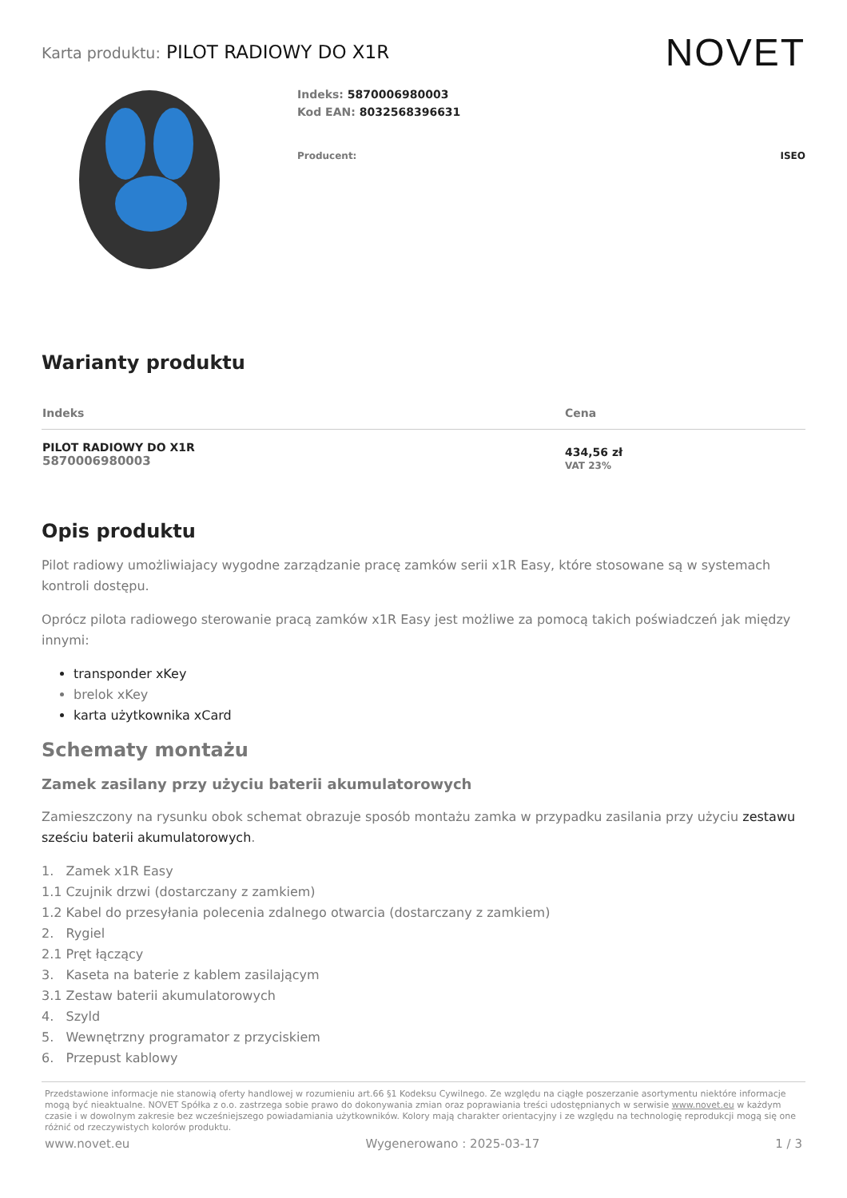Karta produktu: PILOT RADIOWY DO X1R
NOVET
Indeks: 5870006980003
Kod EAN: 8032568396631
Producent: ISEO
Warianty produktu
| Indeks | Cena |
| --- | --- |
| PILOT RADIOWY DO X1R 5870006980003 | 434,56 zł VAT 23% |
Opis produktu
Pilot radiowy umożliwiajacy wygodne zarządzanie pracę zamków serii x1R Easy, które stosowane są w systemach kontroli dostępu.
Oprócz pilota radiowego sterowanie pracą zamków x1R Easy jest możliwe za pomocą takich poświadczeń jak między innymi:
transponder xKey
brelok xKey
karta użytkownika xCard
Schematy montażu
Zamek zasilany przy użyciu baterii akumulatorowych
Zamieszczony na rysunku obok schemat obrazuje sposób montażu zamka w przypadku zasilania przy użyciu zestawu sześciu baterii akumulatorowych.
1. Zamek x1R Easy
1.1 Czujnik drzwi (dostarczany z zamkiem)
1.2 Kabel do przesyłania polecenia zdalnego otwarcia (dostarczany z zamkiem)
2. Rygiel
2.1 Pręt łączący
3. Kaseta na baterie z kablem zasilającym
3.1 Zestaw baterii akumulatorowych
4. Szyld
5. Wewnętrzny programator z przyciskiem
6. Przepust kablowy
Przedstawione informacje nie stanowią oferty handlowej w rozumieniu art.66 §1 Kodeksu Cywilnego. Ze względu na ciągłe poszerzanie asortymentu niektóre informacje mogą być nieaktualne. NOVET Spółka z o.o. zastrzega sobie prawo do dokonywania zmian oraz poprawiania treści udostępnianych w serwisie www.novet.eu w każdym czasie i w dowolnym zakresie bez wcześniejszego powiadamiania użytkowników. Kolory mają charakter orientacyjny i ze względu na technologię reprodukcji mogą się one różnić od rzeczywistych kolorów produktu.
www.novet.eu Wygenerowano : 2025-03-17 1 / 3